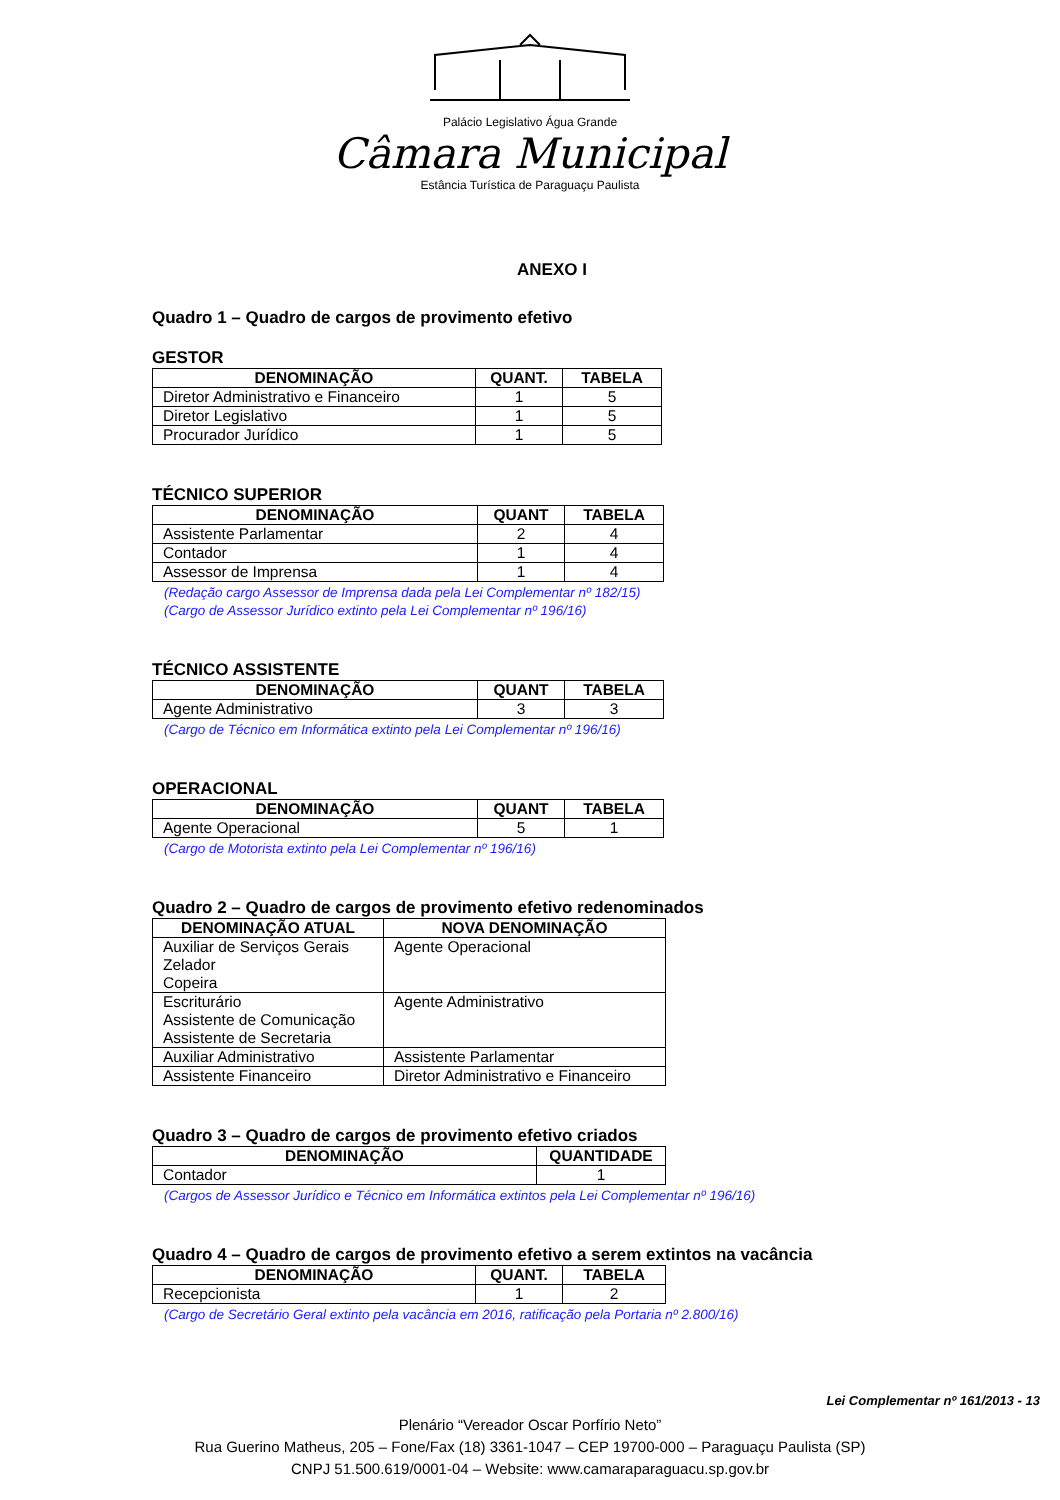Palácio Legislativo Água Grande
Câmara Municipal
Estância Turística de Paraguaçu Paulista
ANEXO I
Quadro 1 – Quadro de cargos de provimento efetivo
GESTOR
| DENOMINAÇÃO | QUANT. | TABELA |
| --- | --- | --- |
| Diretor Administrativo e Financeiro | 1 | 5 |
| Diretor Legislativo | 1 | 5 |
| Procurador Jurídico | 1 | 5 |
TÉCNICO SUPERIOR
| DENOMINAÇÃO | QUANT | TABELA |
| --- | --- | --- |
| Assistente Parlamentar | 2 | 4 |
| Contador | 1 | 4 |
| Assessor de Imprensa | 1 | 4 |
(Redação cargo Assessor de Imprensa dada pela Lei Complementar nº 182/15)
(Cargo de Assessor Jurídico extinto pela Lei Complementar nº 196/16)
TÉCNICO ASSISTENTE
| DENOMINAÇÃO | QUANT | TABELA |
| --- | --- | --- |
| Agente Administrativo | 3 | 3 |
(Cargo de Técnico em Informática extinto pela Lei Complementar nº 196/16)
OPERACIONAL
| DENOMINAÇÃO | QUANT | TABELA |
| --- | --- | --- |
| Agente Operacional | 5 | 1 |
(Cargo de Motorista extinto pela Lei Complementar nº 196/16)
Quadro 2 – Quadro de cargos de provimento efetivo redenominados
| DENOMINAÇÃO ATUAL | NOVA DENOMINAÇÃO |
| --- | --- |
| Auxiliar de Serviços Gerais Zelador Copeira | Agente Operacional |
| Escriturário Assistente de Comunicação Assistente de Secretaria | Agente Administrativo |
| Auxiliar Administrativo | Assistente Parlamentar |
| Assistente Financeiro | Diretor Administrativo e Financeiro |
Quadro 3 – Quadro de cargos de provimento efetivo criados
| DENOMINAÇÃO | QUANTIDADE |
| --- | --- |
| Contador | 1 |
(Cargos de Assessor Jurídico e Técnico em Informática extintos pela Lei Complementar nº 196/16)
Quadro 4 – Quadro de cargos de provimento efetivo a serem extintos na vacância
| DENOMINAÇÃO | QUANT. | TABELA |
| --- | --- | --- |
| Recepcionista | 1 | 2 |
(Cargo de Secretário Geral extinto pela vacância em 2016, ratificação pela Portaria nº 2.800/16)
Lei Complementar nº 161/2013 - 13
Plenário “Vereador Oscar Porfírio Neto”
Rua Guerino Matheus, 205 – Fone/Fax (18) 3361-1047 – CEP 19700-000 – Paraguaçu Paulista (SP)
CNPJ 51.500.619/0001-04 – Website: www.camaraparaguacu.sp.gov.br